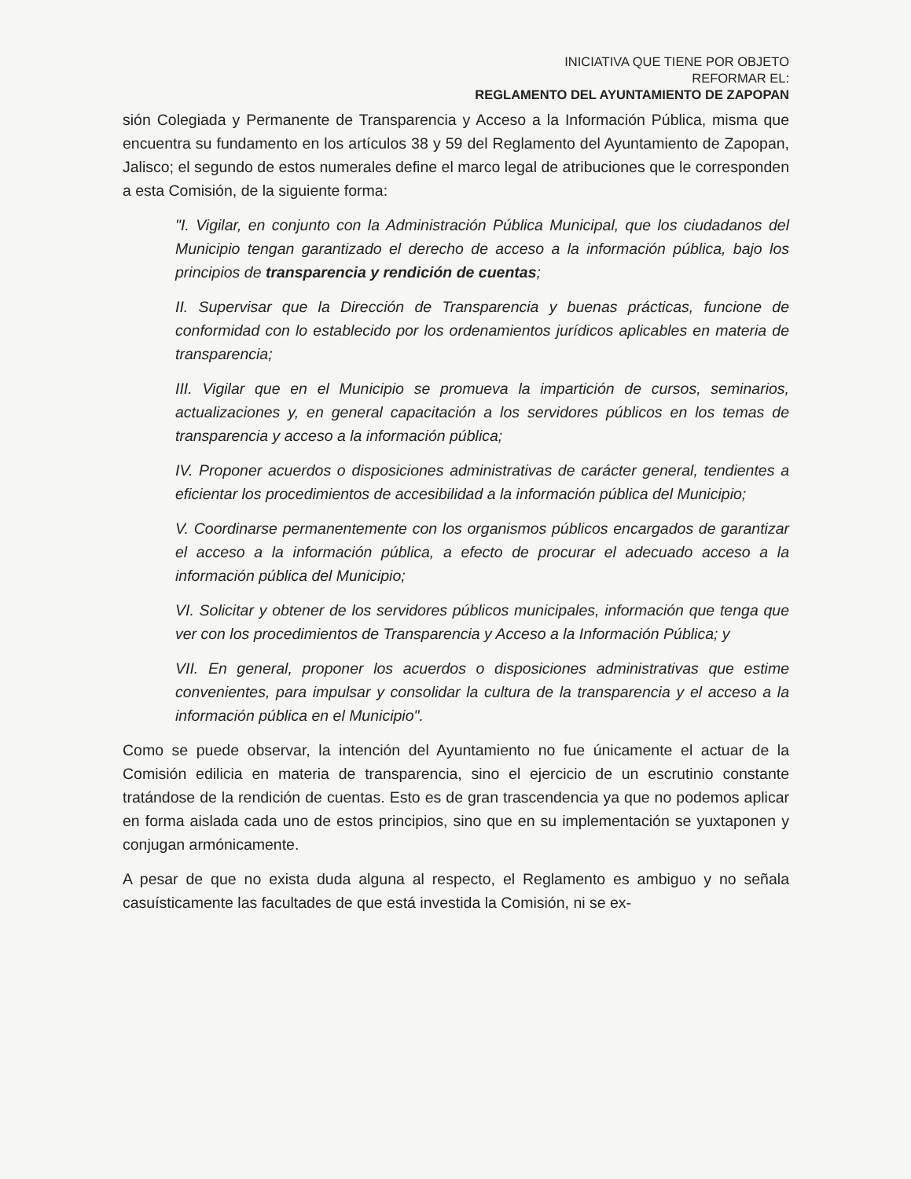INICIATIVA QUE TIENE POR OBJETO
REFORMAR EL:
REGLAMENTO DEL AYUNTAMIENTO DE ZAPOPAN
sión Colegiada y Permanente de Transparencia y Acceso a la Información Pública, misma que encuentra su fundamento en los artículos 38 y 59 del Reglamento del Ayuntamiento de Zapopan, Jalisco; el segundo de estos numerales define el marco legal de atribuciones que le corresponden a esta Comisión, de la siguiente forma:
"I. Vigilar, en conjunto con la Administración Pública Municipal, que los ciudadanos del Municipio tengan garantizado el derecho de acceso a la información pública, bajo los principios de transparencia y rendición de cuentas;
II. Supervisar que la Dirección de Transparencia y buenas prácticas, funcione de conformidad con lo establecido por los ordenamientos jurídicos aplicables en materia de transparencia;
III. Vigilar que en el Municipio se promueva la impartición de cursos, seminarios, actualizaciones y, en general capacitación a los servidores públicos en los temas de transparencia y acceso a la información pública;
IV. Proponer acuerdos o disposiciones administrativas de carácter general, tendientes a eficientar los procedimientos de accesibilidad a la información pública del Municipio;
V. Coordinarse permanentemente con los organismos públicos encargados de garantizar el acceso a la información pública, a efecto de procurar el adecuado acceso a la información pública del Municipio;
VI. Solicitar y obtener de los servidores públicos municipales, información que tenga que ver con los procedimientos de Transparencia y Acceso a la Información Pública; y
VII. En general, proponer los acuerdos o disposiciones administrativas que estime convenientes, para impulsar y consolidar la cultura de la transparencia y el acceso a la información pública en el Municipio".
Como se puede observar, la intención del Ayuntamiento no fue únicamente el actuar de la Comisión edilicia en materia de transparencia, sino el ejercicio de un escrutinio constante tratándose de la rendición de cuentas. Esto es de gran trascendencia ya que no podemos aplicar en forma aislada cada uno de estos principios, sino que en su implementación se yuxtaponen y conjugan armónicamente.
A pesar de que no exista duda alguna al respecto, el Reglamento es ambiguo y no señala casuísticamente las facultades de que está investida la Comisión, ni se ex-